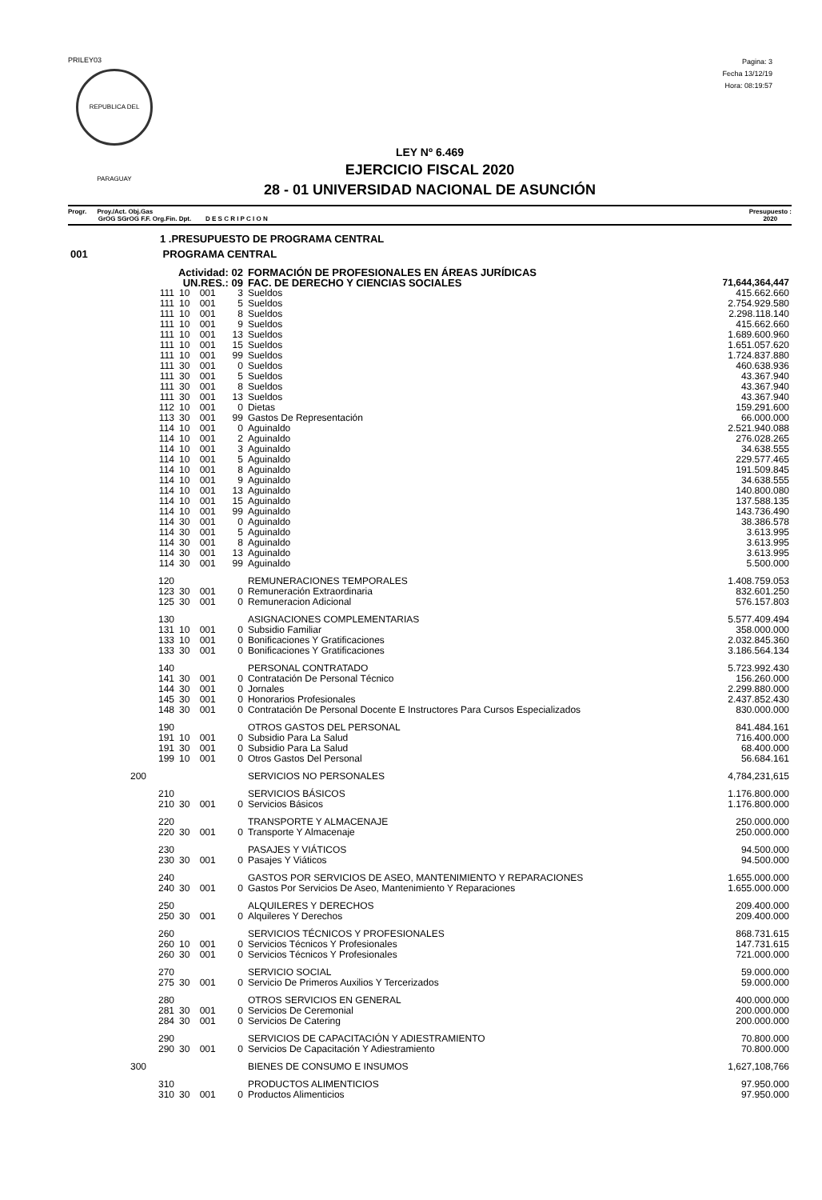PRILEY03
REPUBLICA DEL PARAGUAY
Pagina: 3
Fecha 13/12/19
Hora: 08:19:57
LEY Nº 6.469
EJERCICIO FISCAL 2020
28 - 01 UNIVERSIDAD NACIONAL DE ASUNCIÓN
Progr. Proy./Act. Obj.Gas
GrOG SGrOG F.F. Org.Fin. Dpt. D E S C R I P C I O N
Presupuesto :
2020
| 1 .PRESUPUESTO DE PROGRAMA CENTRAL | | | | | |
| 001 PROGRAMA CENTRAL | | | | | |
| Actividad: 02 | | | | FORMACIÓN DE PROFESIONALES EN ÁREAS JURÍDICAS | |
| UN.RES.: 09 | | | | FAC. DE DERECHO Y CIENCIAS SOCIALES | 71,644,364,447 |
| 111 | 10 | 001 | 3 | Sueldos | 415.662.660 |
| 111 | 10 | 001 | 5 | Sueldos | 2.754.929.580 |
| 111 | 10 | 001 | 8 | Sueldos | 2.298.118.140 |
| 111 | 10 | 001 | 9 | Sueldos | 415.662.660 |
| 111 | 10 | 001 | 13 | Sueldos | 1.689.600.960 |
| 111 | 10 | 001 | 15 | Sueldos | 1.651.057.620 |
| 111 | 10 | 001 | 99 | Sueldos | 1.724.837.880 |
| 111 | 30 | 001 | 0 | Sueldos | 460.638.936 |
| 111 | 30 | 001 | 5 | Sueldos | 43.367.940 |
| 111 | 30 | 001 | 8 | Sueldos | 43.367.940 |
| 111 | 30 | 001 | 13 | Sueldos | 43.367.940 |
| 112 | 10 | 001 | 0 | Dietas | 159.291.600 |
| 113 | 30 | 001 | 99 | Gastos De Representación | 66.000.000 |
| 114 | 10 | 001 | 0 | Aguinaldo | 2.521.940.088 |
| 114 | 10 | 001 | 2 | Aguinaldo | 276.028.265 |
| 114 | 10 | 001 | 3 | Aguinaldo | 34.638.555 |
| 114 | 10 | 001 | 5 | Aguinaldo | 229.577.465 |
| 114 | 10 | 001 | 8 | Aguinaldo | 191.509.845 |
| 114 | 10 | 001 | 9 | Aguinaldo | 34.638.555 |
| 114 | 10 | 001 | 13 | Aguinaldo | 140.800.080 |
| 114 | 10 | 001 | 15 | Aguinaldo | 137.588.135 |
| 114 | 10 | 001 | 99 | Aguinaldo | 143.736.490 |
| 114 | 30 | 001 | 0 | Aguinaldo | 38.386.578 |
| 114 | 30 | 001 | 5 | Aguinaldo | 3.613.995 |
| 114 | 30 | 001 | 8 | Aguinaldo | 3.613.995 |
| 114 | 30 | 001 | 13 | Aguinaldo | 3.613.995 |
| 114 | 30 | 001 | 99 | Aguinaldo | 5.500.000 |
| 120 | | | | REMUNERACIONES TEMPORALES | 1.408.759.053 |
| 123 | 30 | 001 | 0 | Remuneración Extraordinaria | 832.601.250 |
| 125 | 30 | 001 | 0 | Remuneracion Adicional | 576.157.803 |
| 130 | | | | ASIGNACIONES COMPLEMENTARIAS | 5.577.409.494 |
| 131 | 10 | 001 | 0 | Subsidio Familiar | 358.000.000 |
| 133 | 10 | 001 | 0 | Bonificaciones Y Gratificaciones | 2.032.845.360 |
| 133 | 30 | 001 | 0 | Bonificaciones Y Gratificaciones | 3.186.564.134 |
| 140 | | | | PERSONAL CONTRATADO | 5.723.992.430 |
| 141 | 30 | 001 | 0 | Contratación De Personal Técnico | 156.260.000 |
| 144 | 30 | 001 | 0 | Jornales | 2.299.880.000 |
| 145 | 30 | 001 | 0 | Honorarios Profesionales | 2.437.852.430 |
| 148 | 30 | 001 | 0 | Contratación De Personal Docente E Instructores Para Cursos Especializados | 830.000.000 |
| 190 | | | | OTROS GASTOS DEL PERSONAL | 841.484.161 |
| 191 | 10 | 001 | 0 | Subsidio Para La Salud | 716.400.000 |
| 191 | 30 | 001 | 0 | Subsidio Para La Salud | 68.400.000 |
| 199 | 10 | 001 | 0 | Otros Gastos Del Personal | 56.684.161 |
| 200 | | | | SERVICIOS NO PERSONALES | 4,784,231,615 |
| 210 | | | | SERVICIOS BÁSICOS | 1.176.800.000 |
| 210 | 30 | 001 | 0 | Servicios Básicos | 1.176.800.000 |
| 220 | | | | TRANSPORTE Y ALMACENAJE | 250.000.000 |
| 220 | 30 | 001 | 0 | Transporte Y Almacenaje | 250.000.000 |
| 230 | | | | PASAJES Y VIÁTICOS | 94.500.000 |
| 230 | 30 | 001 | 0 | Pasajes Y Viáticos | 94.500.000 |
| 240 | | | | GASTOS POR SERVICIOS DE ASEO, MANTENIMIENTO Y REPARACIONES | 1.655.000.000 |
| 240 | 30 | 001 | 0 | Gastos Por Servicios De Aseo, Mantenimiento Y Reparaciones | 1.655.000.000 |
| 250 | | | | ALQUILERES Y DERECHOS | 209.400.000 |
| 250 | 30 | 001 | 0 | Alquileres Y Derechos | 209.400.000 |
| 260 | | | | SERVICIOS TÉCNICOS Y PROFESIONALES | 868.731.615 |
| 260 | 10 | 001 | 0 | Servicios Técnicos Y Profesionales | 147.731.615 |
| 260 | 30 | 001 | 0 | Servicios Técnicos Y Profesionales | 721.000.000 |
| 270 | | | | SERVICIO SOCIAL | 59.000.000 |
| 275 | 30 | 001 | 0 | Servicio De Primeros Auxilios Y Tercerizados | 59.000.000 |
| 280 | | | | OTROS SERVICIOS EN GENERAL | 400.000.000 |
| 281 | 30 | 001 | 0 | Servicios De Ceremonial | 200.000.000 |
| 284 | 30 | 001 | 0 | Servicios De Catering | 200.000.000 |
| 290 | | | | SERVICIOS DE CAPACITACIÓN Y ADIESTRAMIENTO | 70.800.000 |
| 290 | 30 | 001 | 0 | Servicios De Capacitación Y Adiestramiento | 70.800.000 |
| 300 | | | | BIENES DE CONSUMO E INSUMOS | 1,627,108,766 |
| 310 | | | | PRODUCTOS ALIMENTICIOS | 97.950.000 |
| 310 | 30 | 001 | 0 | Productos Alimenticios | 97.950.000 |